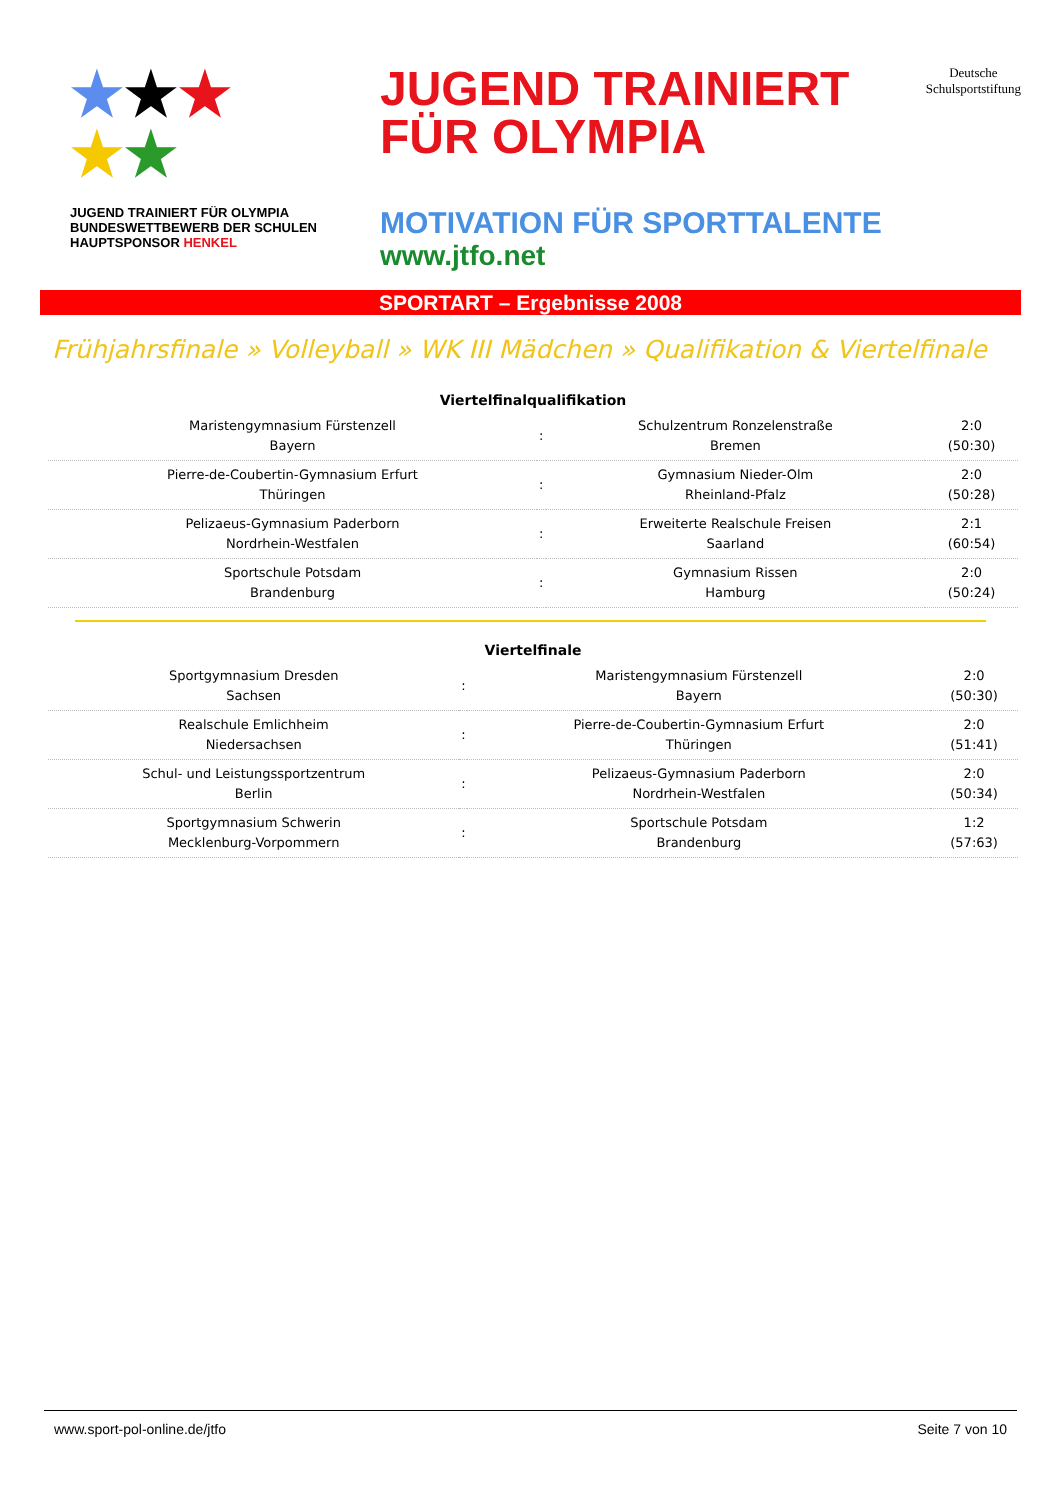★★★
★★
JUGEND TRAINIERT FÜR OLYMPIA BUNDESWETTBEWERB DER SCHULEN HAUPTSPONSOR HENKEL
JUGEND TRAINIERT
FÜR OLYMPIA
Deutsche
Schulsportstiftung
MOTIVATION FÜR SPORTTALENTE
www.jtfo.net
SPORTART – Ergebnisse 2008
Frühjahrsfinale » Volleyball » WK III Mädchen » Qualifikation & Viertelfinale
| Viertelfinalqualifikation | | | |
| --- | --- | --- | --- |
| Maristengymnasium Fürstenzell Bayern | : | Schulzentrum Ronzelenstraße Bremen | 2:0 (50:30) |
| Pierre-de-Coubertin-Gymnasium Erfurt Thüringen | : | Gymnasium Nieder-Olm Rheinland-Pfalz | 2:0 (50:28) |
| Pelizaeus-Gymnasium Paderborn Nordrhein-Westfalen | : | Erweiterte Realschule Freisen Saarland | 2:1 (60:54) |
| Sportschule Potsdam Brandenburg | : | Gymnasium Rissen Hamburg | 2:0 (50:24) |
| Viertelfinale | | | |
| --- | --- | --- | --- |
| Sportgymnasium Dresden Sachsen | : | Maristengymnasium Fürstenzell Bayern | 2:0 (50:30) |
| Realschule Emlichheim Niedersachsen | : | Pierre-de-Coubertin-Gymnasium Erfurt Thüringen | 2:0 (51:41) |
| Schul- und Leistungssportzentrum Berlin | : | Pelizaeus-Gymnasium Paderborn Nordrhein-Westfalen | 2:0 (50:34) |
| Sportgymnasium Schwerin Mecklenburg-Vorpommern | : | Sportschule Potsdam Brandenburg | 1:2 (57:63) |
www.sport-pol-online.de/jtfo Seite 7 von 10